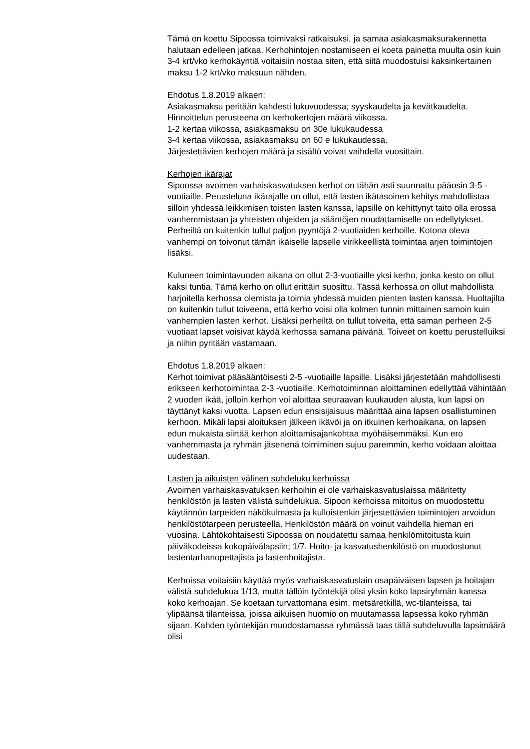Tämä on koettu Sipoossa toimivaksi ratkaisuksi, ja samaa asiakasmaksurakennetta halutaan edelleen jatkaa. Kerhohintojen nostamiseen ei koeta painetta muulta osin kuin 3-4 krt/vko kerhokäyntiä voitaisiin nostaa siten, että siitä muodostuisi kaksinkertainen maksu 1-2 krt/vko maksuun nähden.
Ehdotus 1.8.2019 alkaen:
Asiakasmaksu peritään kahdesti lukuvuodessa; syyskaudelta ja kevätkaudelta. Hinnoittelun perusteena on kerhokertojen määrä viikossa.
1-2 kertaa viikossa, asiakasmaksu on 30e lukukaudessa
3-4 kertaa viikossa, asiakasmaksu on 60 e lukukaudessa.
Järjestettävien kerhojen määrä ja sisältö voivat vaihdella vuosittain.
Kerhojen ikärajat
Sipoossa avoimen varhaiskasvatuksen kerhot on tähän asti suunnattu pääosin 3-5 -vuotiaille. Perusteluna ikärajalle on ollut, että lasten ikätasoinen kehitys mahdollistaa silloin yhdessä leikkimisen toisten lasten kanssa, lapsille on kehittynyt taito olla erossa vanhemmistaan ja yhteisten ohjeiden ja sääntöjen noudattamiselle on edellytykset. Perheiltä on kuitenkin tullut paljon pyyntöjä 2-vuotiaiden kerhoille. Kotona oleva vanhempi on toivonut tämän ikäiselle lapselle virikkeellistä toimintaa arjen toimintojen lisäksi.
Kuluneen toimintavuoden aikana on ollut 2-3-vuotiaille yksi kerho, jonka kesto on ollut kaksi tuntia. Tämä kerho on ollut erittäin suosittu. Tässä kerhossa on ollut mahdollista harjoitella kerhossa olemista ja toimia yhdessä muiden pienten lasten kanssa. Huoltajilta on kuitenkin tullut toiveena, että kerho voisi olla kolmen tunnin mittainen samoin kuin vanhempien lasten kerhot. Lisäksi perheiltä on tullut toiveita, että saman perheen 2-5 vuotiaat lapset voisivat käydä kerhossa samana päivänä. Toiveet on koettu perustelluiksi ja niihin pyritään vastamaan.
Ehdotus 1.8.2019 alkaen:
Kerhot toimivat pääsääntöisesti 2-5 -vuotiaille lapsille. Lisäksi järjestetään mahdollisesti erikseen kerhotoimintaa 2-3 -vuotiaille. Kerhotoiminnan aloittaminen edellyttää vähintään 2 vuoden ikää, jolloin kerhon voi aloittaa seuraavan kuukauden alusta, kun lapsi on täyttänyt kaksi vuotta. Lapsen edun ensisijaisuus määrittää aina lapsen osallistuminen kerhoon. Mikäli lapsi aloituksen jälkeen ikävöi ja on itkuinen kerhoaikana, on lapsen edun mukaista siirtää kerhon aloittamisajankohtaa myöhäisemmäksi. Kun ero vanhemmasta ja ryhmän jäsenenä toimiminen sujuu paremmin, kerho voidaan aloittaa uudestaan.
Lasten ja aikuisten välinen suhdeluku kerhoissa
Avoimen varhaiskasvatuksen kerhoihin ei ole varhaiskasvatuslaissa määritetty henkilöstön ja lasten välistä suhdelukua. Sipoon kerhoissa mitoitus on muodostettu käytännön tarpeiden näkökulmasta ja kulloistenkin järjestettävien toimintojen arvoidun henkilöstötarpeen perusteella. Henkilöstön määrä on voinut vaihdella hieman eri vuosina. Lähtökohtaisesti Sipoossa on noudatettu samaa henkilömitoitusta kuin päiväkodeissa kokopäivälapsiin; 1/7. Hoito- ja kasvatushenkilöstö on muodostunut lastentarhanopettajista ja lastenhoitajista.
Kerhoissa voitaisiin käyttää myös varhaiskasvatuslain osapäiväisen lapsen ja hoitajan välistä suhdelukua 1/13, mutta tällöin työntekijä olisi yksin koko lapsiryhmän kanssa koko kerhoajan. Se koetaan turvattomana esim. metsäretkillä, wc-tilanteissa, tai ylipäänsä tilanteissa, joissa aikuisen huomio on muutamassa lapsessa koko ryhmän sijaan. Kahden työntekijän muodostamassa ryhmässä taas tällä suhdeluvulla lapsimäärä olisi